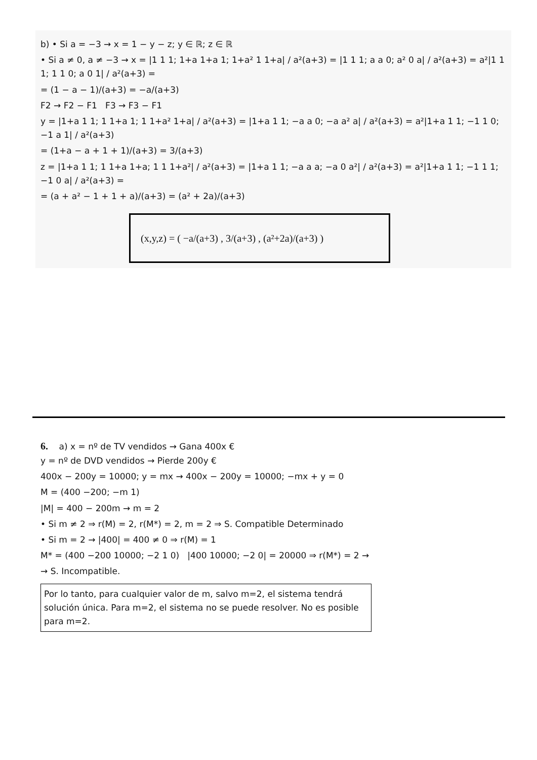b) • Si a = −3 → x = 1 − y − z; y ∈ ℝ; z ∈ ℝ
• Si a ≠ 0, a ≠ −3 → x = |1 1 1; 1+a 1+a 1; 1+a² 1 1+a| / a²(a+3) = |1 1 1; a a 0; a² 0 a| / a²(a+3) = a²|1 1 1; 1 1 0; a 0 1| / a²(a+3) =
= (1 − a − 1)/(a+3) = −a/(a+3)
F2 → F2 − F1 F3 → F3 − F1
y = |1+a 1 1; 1 1+a 1; 1 1+a² 1+a| / a²(a+3) = |1+a 1 1; −a a 0; −a a² a| / a²(a+3) = a²|1+a 1 1; −1 1 0; −1 a 1| / a²(a+3)
= (1+a − a + 1 + 1)/(a+3) = 3/(a+3)
z = |1+a 1 1; 1 1+a 1+a; 1 1 1+a²| / a²(a+3) = |1+a 1 1; −a a a; −a 0 a²| / a²(a+3) = a²|1+a 1 1; −1 1 1; −1 0 a| / a²(a+3) =
= (a + a² − 1 + 1 + a)/(a+3) = (a² + 2a)/(a+3)
(x,y,z) = ( −a/(a+3) , 3/(a+3) , (a²+2a)/(a+3) )
6. a) x = nº de TV vendidos → Gana 400x €
y = nº de DVD vendidos → Pierde 200y €
400x − 200y = 10000; y = mx → 400x − 200y = 10000; −mx + y = 0
M = (400 −200; −m 1)
|M| = 400 − 200m → m = 2
• Si m ≠ 2 ⇒ r(M) = 2, r(M*) = 2, m = 2 ⇒ S. Compatible Determinado
• Si m = 2 → |400| = 400 ≠ 0 ⇒ r(M) = 1
M* = (400 −200 10000; −2 1 0) |400 10000; −2 0| = 20000 ⇒ r(M*) = 2 →
→ S. Incompatible.
Por lo tanto, para cualquier valor de m, salvo m=2, el sistema tendrá solución única. Para m=2, el sistema no se puede resolver. No es posible para m=2.